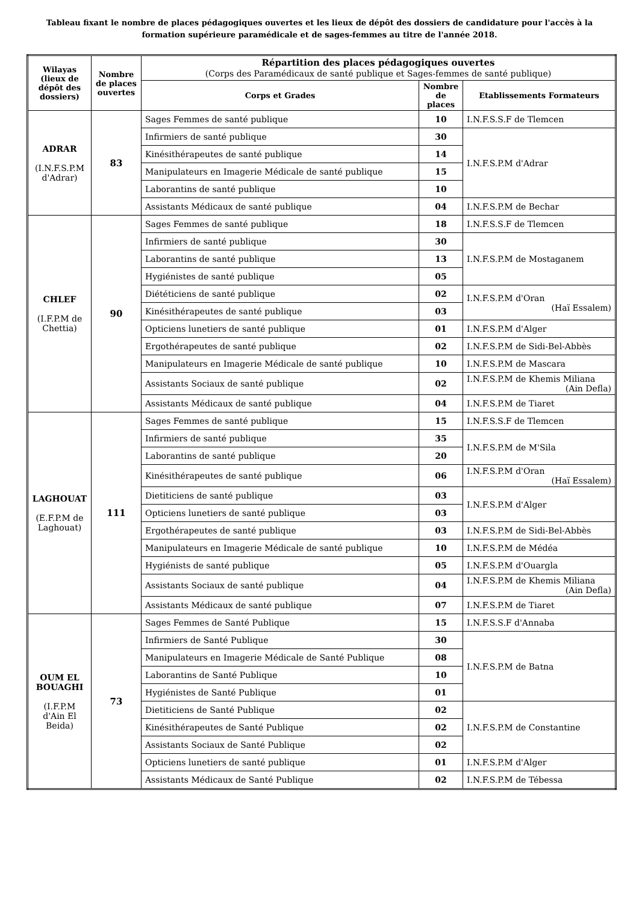Tableau fixant le nombre de places pédagogiques ouvertes et les lieux de dépôt des dossiers de candidature pour l'accès à la formation supérieure paramédicale et de sages-femmes au titre de l'année 2018.
| Wilayas (lieux de dépôt des dossiers) | Nombre de places ouvertes | Répartition des places pédagogiques ouvertes (Corps des Paramédicaux de santé publique et Sages-femmes de santé publique) | | |
| --- | --- | --- | --- | --- |
| | | Corps et Grades | Nombre de places | Etablissements Formateurs |
| ADRAR (I.N.F.S.P.M d'Adrar) | 83 | Sages Femmes de santé publique | 10 | I.N.F.S.S.F de Tlemcen |
| | | Infirmiers de santé publique | 30 | I.N.F.S.P.M d'Adrar |
| | | Kinésithérapeutes de santé publique | 14 | |
| | | Manipulateurs en Imagerie Médicale de santé publique | 15 | |
| | | Laborantins de santé publique | 10 | |
| | | Assistants Médicaux de santé publique | 04 | I.N.F.S.P.M de Bechar |
| CHLEF (I.F.P.M de Chettia) | 90 | Sages Femmes de santé publique | 18 | I.N.F.S.S.F de Tlemcen |
| | | Infirmiers de santé publique | 30 | I.N.F.S.P.M de Mostaganem |
| | | Laborantins de santé publique | 13 | |
| | | Hygiénistes de santé publique | 05 | |
| | | Diététiciens de santé publique | 02 | I.N.F.S.P.M d'Oran (Haï Essalem) |
| | | Kinésithérapeutes de santé publique | 03 | |
| | | Opticiens lunetiers de santé publique | 01 | I.N.F.S.P.M d'Alger |
| | | Ergothérapeutes de santé publique | 02 | I.N.F.S.P.M de Sidi-Bel-Abbès |
| | | Manipulateurs en Imagerie Médicale de santé publique | 10 | I.N.F.S.P.M de Mascara |
| | | Assistants Sociaux de santé publique | 02 | I.N.F.S.P.M de Khemis Miliana (Ain Defla) |
| | | Assistants Médicaux de santé publique | 04 | I.N.F.S.P.M de Tiaret |
| LAGHOUAT (E.F.P.M de Laghouat) | 111 | Sages Femmes de santé publique | 15 | I.N.F.S.S.F de Tlemcen |
| | | Infirmiers de santé publique | 35 | I.N.F.S.P.M de M'Sila |
| | | Laborantins de santé publique | 20 | |
| | | Kinésithérapeutes de santé publique | 06 | I.N.F.S.P.M d'Oran (Haï Essalem) |
| | | Dietiticiens de santé publique | 03 | I.N.F.S.P.M d'Alger |
| | | Opticiens lunetiers de santé publique | 03 | |
| | | Ergothérapeutes de santé publique | 03 | I.N.F.S.P.M de Sidi-Bel-Abbès |
| | | Manipulateurs en Imagerie Médicale de santé publique | 10 | I.N.F.S.P.M de Médéa |
| | | Hygiénists de santé publique | 05 | I.N.F.S.P.M d'Ouargla |
| | | Assistants Sociaux de santé publique | 04 | I.N.F.S.P.M de Khemis Miliana (Ain Defla) |
| | | Assistants Médicaux de santé publique | 07 | I.N.F.S.P.M de Tiaret |
| OUM EL BOUAGHI (I.F.P.M d'Ain El Beida) | 73 | Sages Femmes de Santé Publique | 15 | I.N.F.S.S.F d'Annaba |
| | | Infirmiers de Santé Publique | 30 | I.N.F.S.P.M de Batna |
| | | Manipulateurs en Imagerie Médicale de Santé Publique | 08 | |
| | | Laborantins de Santé Publique | 10 | |
| | | Hygiénistes de Santé Publique | 01 | |
| | | Dietiticiens de Santé Publique | 02 | I.N.F.S.P.M de Constantine |
| | | Kinésithérapeutes de Santé Publique | 02 | |
| | | Assistants Sociaux de Santé Publique | 02 | |
| | | Opticiens lunetiers de santé publique | 01 | I.N.F.S.P.M d'Alger |
| | | Assistants Médicaux de Santé Publique | 02 | I.N.F.S.P.M de Tébessa |